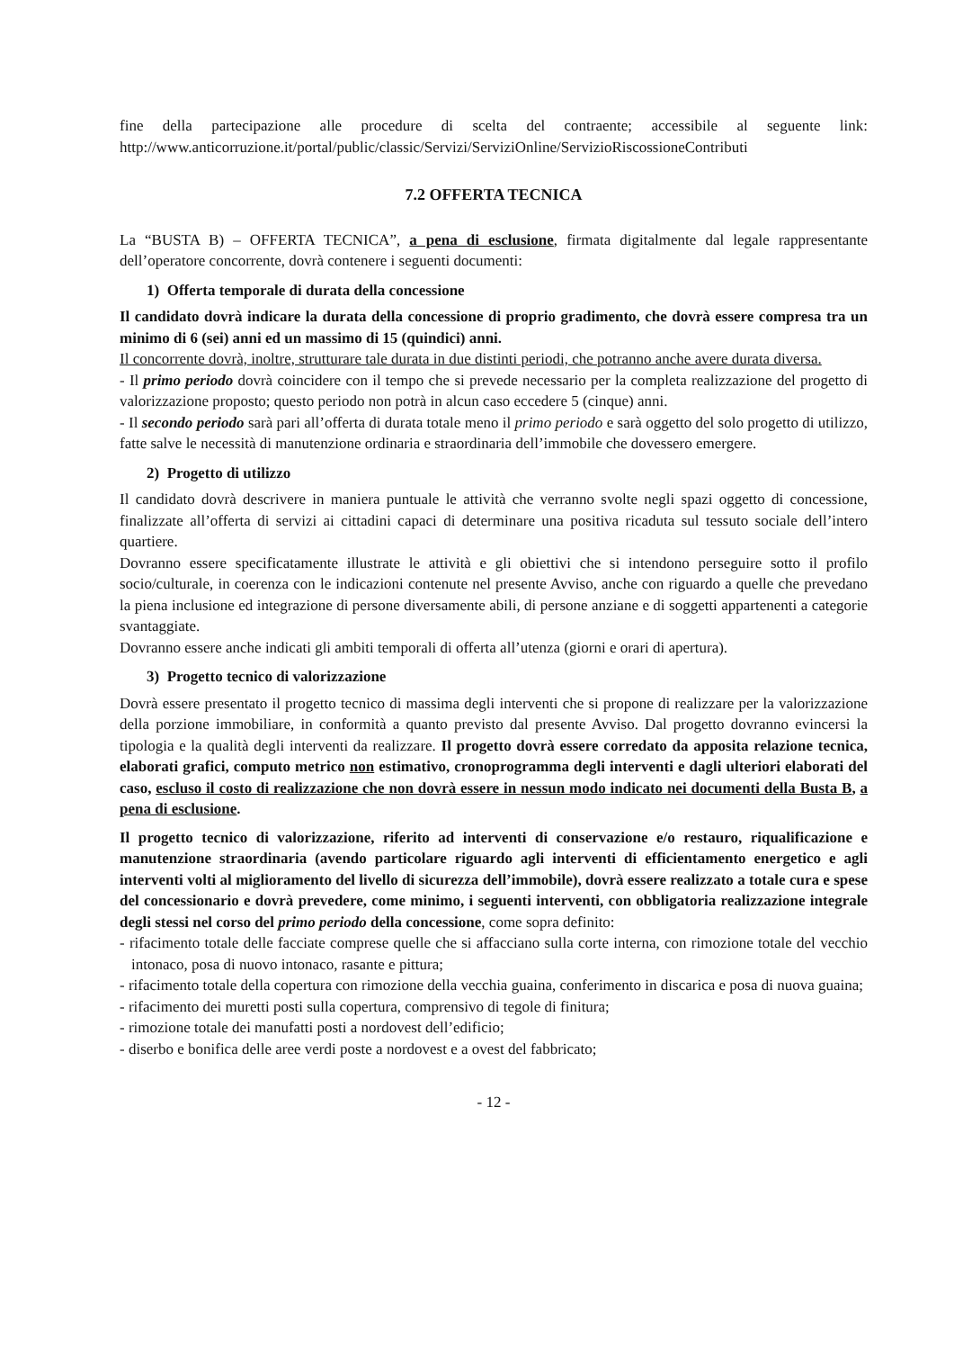fine della partecipazione alle procedure di scelta del contraente; accessibile al seguente link: http://www.anticorruzione.it/portal/public/classic/Servizi/ServiziOnline/ServizioRiscossioneContributi
7.2 OFFERTA TECNICA
La “BUSTA B) – OFFERTA TECNICA”, a pena di esclusione, firmata digitalmente dal legale rappresentante dell’operatore concorrente, dovrà contenere i seguenti documenti:
1) Offerta temporale di durata della concessione
Il candidato dovrà indicare la durata della concessione di proprio gradimento, che dovrà essere compresa tra un minimo di 6 (sei) anni ed un massimo di 15 (quindici) anni.
Il concorrente dovrà, inoltre, strutturare tale durata in due distinti periodi, che potranno anche avere durata diversa.
- Il primo periodo dovrà coincidere con il tempo che si prevede necessario per la completa realizzazione del progetto di valorizzazione proposto; questo periodo non potrà in alcun caso eccedere 5 (cinque) anni.
- Il secondo periodo sarà pari all’offerta di durata totale meno il primo periodo e sarà oggetto del solo progetto di utilizzo, fatte salve le necessità di manutenzione ordinaria e straordinaria dell’immobile che dovessero emergere.
2) Progetto di utilizzo
Il candidato dovrà descrivere in maniera puntuale le attività che verranno svolte negli spazi oggetto di concessione, finalizzate all’offerta di servizi ai cittadini capaci di determinare una positiva ricaduta sul tessuto sociale dell’intero quartiere.
Dovranno essere specificatamente illustrate le attività e gli obiettivi che si intendono perseguire sotto il profilo socio/culturale, in coerenza con le indicazioni contenute nel presente Avviso, anche con riguardo a quelle che prevedano la piena inclusione ed integrazione di persone diversamente abili, di persone anziane e di soggetti appartenenti a categorie svantaggiate.
Dovranno essere anche indicati gli ambiti temporali di offerta all’utenza (giorni e orari di apertura).
3) Progetto tecnico di valorizzazione
Dovrà essere presentato il progetto tecnico di massima degli interventi che si propone di realizzare per la valorizzazione della porzione immobiliare, in conformità a quanto previsto dal presente Avviso. Dal progetto dovranno evincersi la tipologia e la qualità degli interventi da realizzare. Il progetto dovrà essere corredato da apposita relazione tecnica, elaborati grafici, computo metrico non estimativo, cronoprogramma degli interventi e dagli ulteriori elaborati del caso, escluso il costo di realizzazione che non dovrà essere in nessun modo indicato nei documenti della Busta B, a pena di esclusione.
Il progetto tecnico di valorizzazione, riferito ad interventi di conservazione e/o restauro, riqualificazione e manutenzione straordinaria (avendo particolare riguardo agli interventi di efficientamento energetico e agli interventi volti al miglioramento del livello di sicurezza dell’immobile), dovrà essere realizzato a totale cura e spese del concessionario e dovrà prevedere, come minimo, i seguenti interventi, con obbligatoria realizzazione integrale degli stessi nel corso del primo periodo della concessione, come sopra definito:
- rifacimento totale delle facciate comprese quelle che si affacciano sulla corte interna, con rimozione totale del vecchio intonaco, posa di nuovo intonaco, rasante e pittura;
- rifacimento totale della copertura con rimozione della vecchia guaina, conferimento in discarica e posa di nuova guaina;
- rifacimento dei muretti posti sulla copertura, comprensivo di tegole di finitura;
- rimozione totale dei manufatti posti a nordovest dell’edificio;
- diserbo e bonifica delle aree verdi poste a nordovest e a ovest del fabbricato;
- 12 -